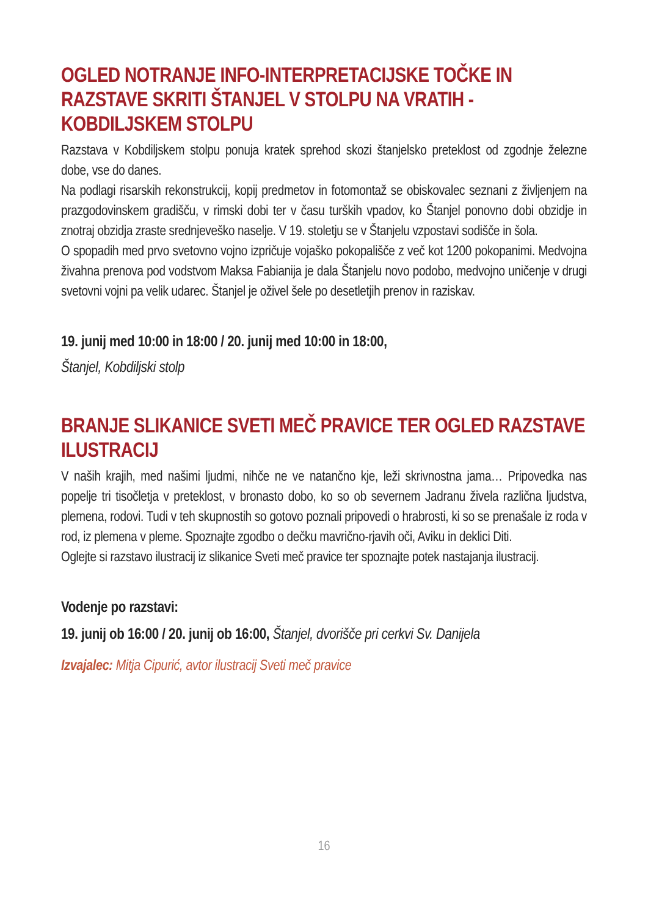OGLED NOTRANJE INFO-INTERPRETACIJSKE TOČKE IN RAZSTAVE SKRITI ŠTANJEL V STOLPU NA VRATIH - KOBDILJSKEM STOLPU
Razstava v Kobdiljskem stolpu ponuja kratek sprehod skozi štanjelsko preteklost od zgodnje železne dobe, vse do danes.
Na podlagi risarskih rekonstrukcij, kopij predmetov in fotomontaž se obiskovalec seznani z življenjem na prazgodovinskem gradišču, v rimski dobi ter v času turških vpadov, ko Štanjel ponovno dobi obzidje in znotraj obzidja zraste srednjeveško naselje. V 19. stoletju se v Štanjelu vzpostavi sodišče in šola.
O spopadih med prvo svetovno vojno izpričuje vojaško pokopališče z več kot 1200 pokopanimi. Medvojna živahna prenova pod vodstvom Maksa Fabianija je dala Štanjelu novo podobo, medvojno uničenje v drugi svetovni vojni pa velik udarec. Štanjel je oživel šele po desetletjih prenov in raziskav.
19. junij med 10:00 in 18:00 / 20. junij med 10:00 in 18:00,
Štanjel, Kobdiljski stolp
BRANJE SLIKANICE SVETI MEČ PRAVICE TER OGLED RAZSTAVE ILUSTRACIJ
V naših krajih, med našimi ljudmi, nihče ne ve natančno kje, leži skrivnostna jama… Pripovedka nas popelje tri tisočletja v preteklost, v bronasto dobo, ko so ob severnem Jadranu živela različna ljudstva, plemena, rodovi. Tudi v teh skupnostih so gotovo poznali pripovedi o hrabrosti, ki so se prenašale iz roda v rod, iz plemena v pleme. Spoznajte zgodbo o dečku mavrično-rjavih oči, Aviku in deklici Diti.
Oglejte si razstavo ilustracij iz slikanice Sveti meč pravice ter spoznajte potek nastajanja ilustracij.
Vodenje po razstavi:
19. junij ob 16:00 / 20. junij ob 16:00, Štanjel, dvorišče pri cerkvi Sv. Danijela
Izvajalec: Mitja Cipurić, avtor ilustracij Sveti meč pravice
16